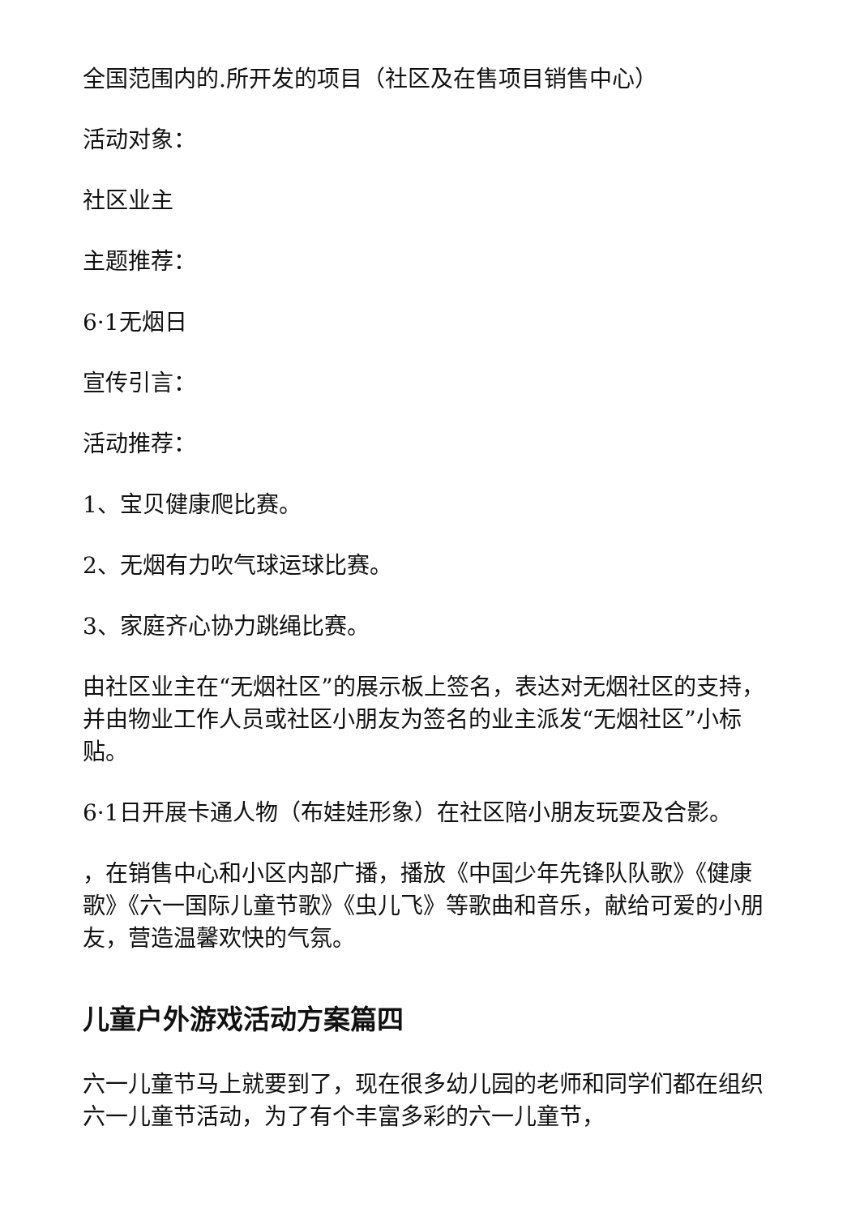全国范围内的.所开发的项目（社区及在售项目销售中心）
活动对象：
社区业主
主题推荐：
6·1无烟日
宣传引言：
活动推荐：
1、宝贝健康爬比赛。
2、无烟有力吹气球运球比赛。
3、家庭齐心协力跳绳比赛。
由社区业主在“无烟社区”的展示板上签名，表达对无烟社区的支持，并由物业工作人员或社区小朋友为签名的业主派发“无烟社区”小标贴。
6·1日开展卡通人物（布娃娃形象）在社区陪小朋友玩耍及合影。
，在销售中心和小区内部广播，播放《中国少年先锋队队歌》《健康歌》《六一国际儿童节歌》《虫儿飞》等歌曲和音乐，献给可爱的小朋友，营造温馨欢快的气氛。
儿童户外游戏活动方案篇四
六一儿童节马上就要到了，现在很多幼儿园的老师和同学们都在组织六一儿童节活动，为了有个丰富多彩的六一儿童节，